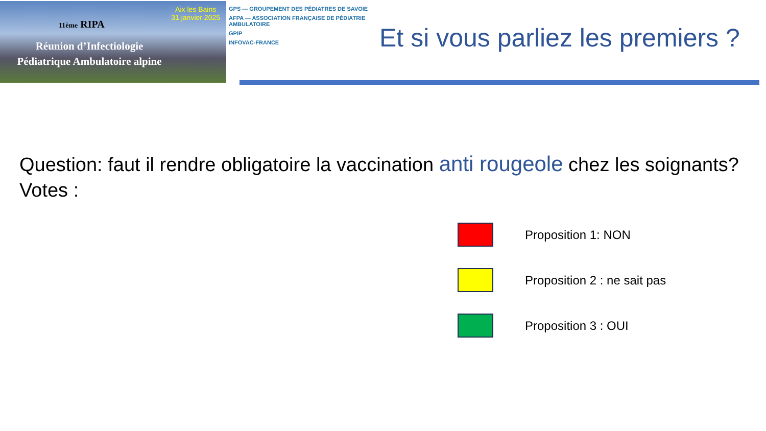Aix les Bains
31 janvier 2025
11ème RIPA
Réunion d’Infectiologie
Pédiatrique Ambulatoire alpine
GPS — GROUPEMENT DES PÉDIATRES DE SAVOIE
AFPA — ASSOCIATION FRANÇAISE DE PÉDIATRIE AMBULATOIRE
GPIP
INFOVAC-FRANCE
Et si vous parliez les premiers ?
Question: faut il rendre obligatoire la vaccination anti rougeole chez les soignants?
Votes :
Proposition 1: NON
Proposition 2 : ne sait pas
Proposition 3 : OUI